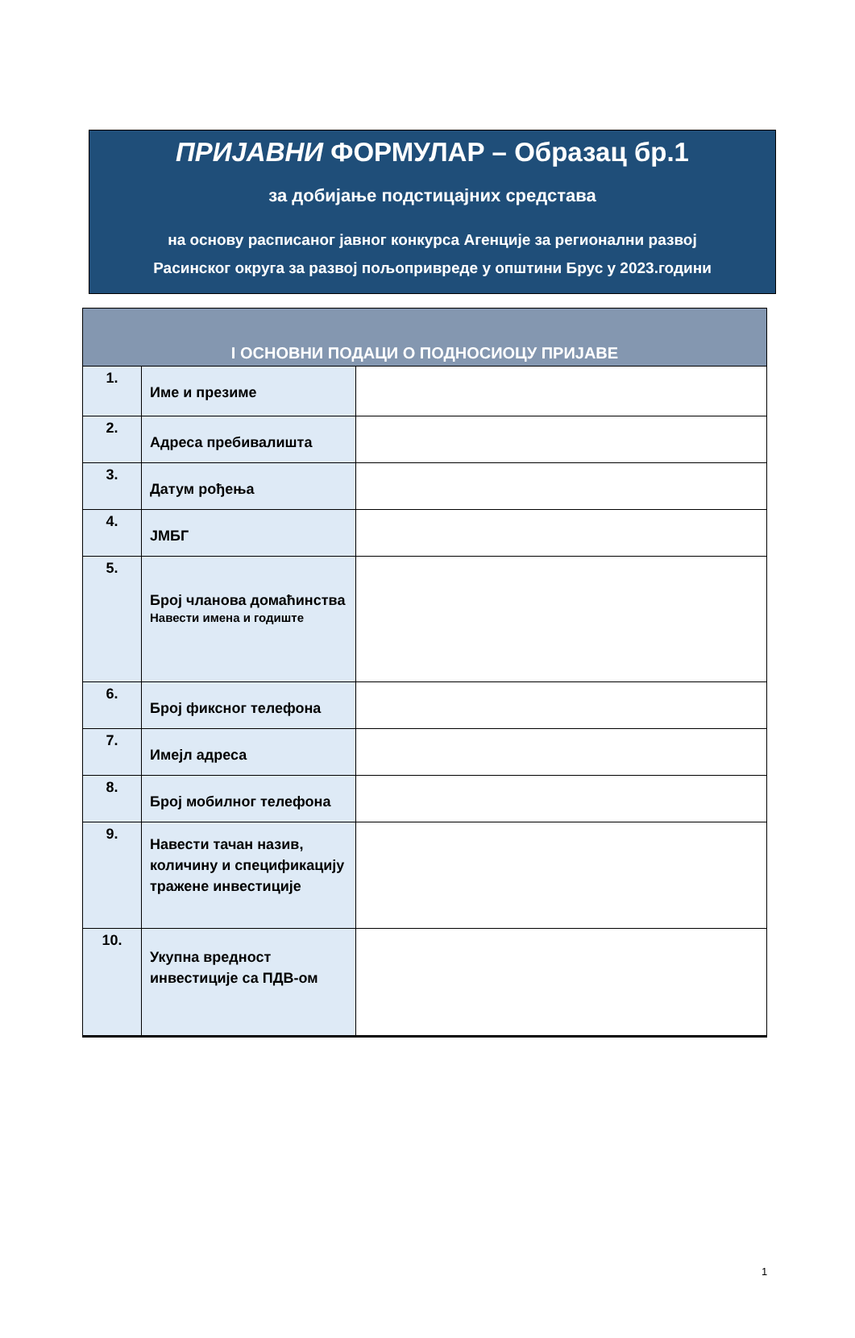ПРИЈАВНИ ФОРМУЛАР – Образац бр.1
за добијање подстицајних средстава
на основу расписаног јавног конкурса Агенције за регионални развој
Расинског округа за развој пољопривреде у општини Брус у 2023.години
| I ОСНОВНИ ПОДАЦИ О ПОДНОСИОЦУ ПРИЈАВЕ | | |
| --- | --- | --- |
| 1. | Име и презиме | |
| 2. | Адреса пребивалишта | |
| 3. | Датум рођења | |
| 4. | ЈМБГ | |
| 5. | Број чланова домаћинства Навести имена и годиште | |
| 6. | Број фиксног телефона | |
| 7. | Имејл адреса | |
| 8. | Број мобилног телефона | |
| 9. | Навести тачан назив, количину и спецификацију тражене инвестиције | |
| 10. | Укупна вредност инвестиције са ПДВ-ом | |
1